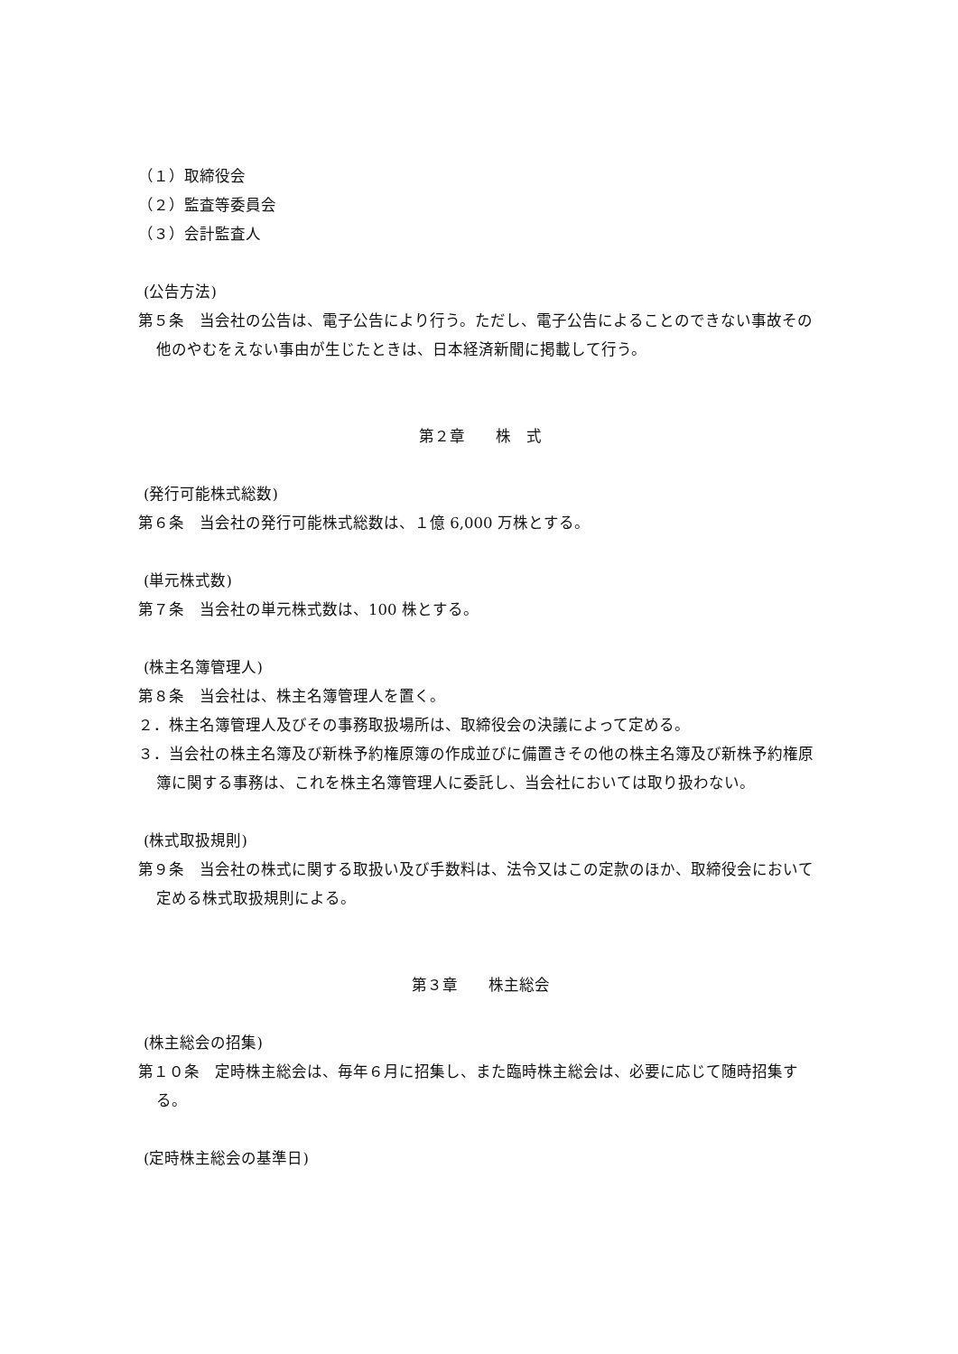（１）取締役会
（２）監査等委員会
（３）会計監査人
(公告方法)
第５条　当会社の公告は、電子公告により行う。ただし、電子公告によることのできない事故その他のやむをえない事由が生じたときは、日本経済新聞に掲載して行う。
第２章　　株　式
(発行可能株式総数)
第６条　当会社の発行可能株式総数は、１億 6,000 万株とする。
(単元株式数)
第７条　当会社の単元株式数は、100 株とする。
(株主名簿管理人)
第８条　当会社は、株主名簿管理人を置く。
２．株主名簿管理人及びその事務取扱場所は、取締役会の決議によって定める。
３．当会社の株主名簿及び新株予約権原簿の作成並びに備置きその他の株主名簿及び新株予約権原簿に関する事務は、これを株主名簿管理人に委託し、当会社においては取り扱わない。
(株式取扱規則)
第９条　当会社の株式に関する取扱い及び手数料は、法令又はこの定款のほか、取締役会において定める株式取扱規則による。
第３章　　株主総会
(株主総会の招集)
第１０条　定時株主総会は、毎年６月に招集し、また臨時株主総会は、必要に応じて随時招集する。
(定時株主総会の基準日)